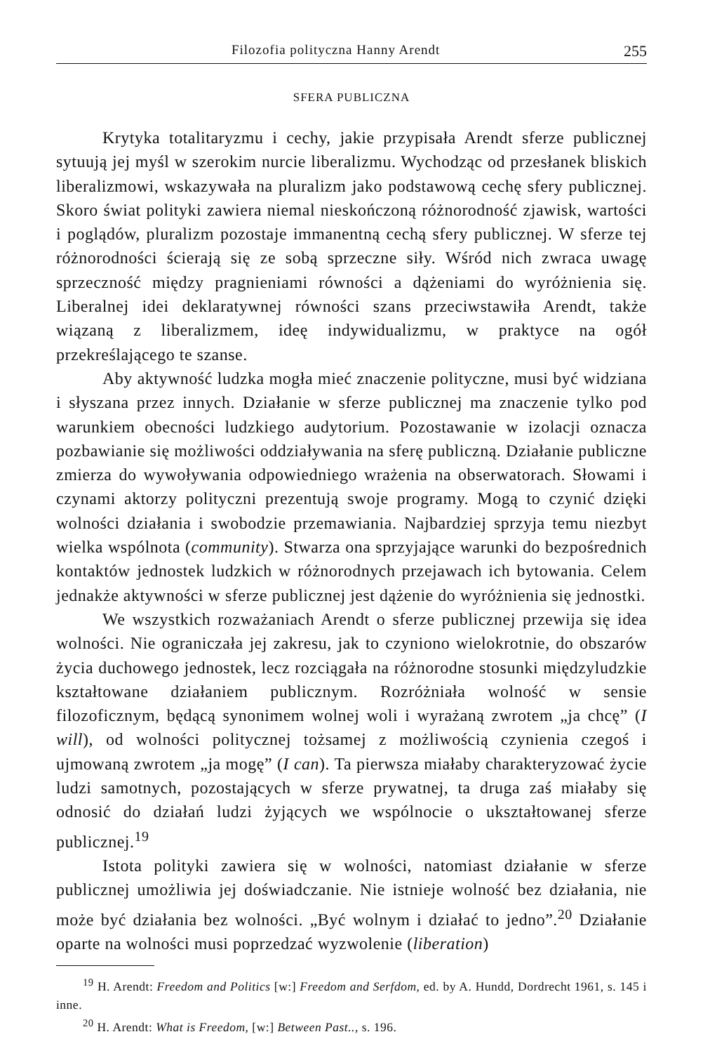Filozofia polityczna Hanny Arendt 255
SFERA PUBLICZNA
Krytyka totalitaryzmu i cechy, jakie przypisała Arendt sferze publicznej sytuują jej myśl w szerokim nurcie liberalizmu. Wychodząc od przesłanek bliskich liberalizmowi, wskazywała na pluralizm jako podstawową cechę sfery publicznej. Skoro świat polityki zawiera niemal nieskończoną różnorodność zjawisk, wartości i poglądów, pluralizm pozostaje immanentną cechą sfery publicznej. W sferze tej różnorodności ścierają się ze sobą sprzeczne siły. Wśród nich zwraca uwagę sprzeczność między pragnieniami równości a dążeniami do wyróżnienia się. Liberalnej idei deklaratywnej równości szans przeciwstawiła Arendt, także wiązaną z liberalizmem, ideę indywidualizmu, w praktyce na ogół przekreślającego te szanse.
Aby aktywność ludzka mogła mieć znaczenie polityczne, musi być widziana i słyszana przez innych. Działanie w sferze publicznej ma znaczenie tylko pod warunkiem obecności ludzkiego audytorium. Pozostawanie w izolacji oznacza pozbawianie się możliwości oddziaływania na sferę publiczną. Działanie publiczne zmierza do wywoływania odpowiedniego wrażenia na obserwatorach. Słowami i czynami aktorzy polityczni prezentują swoje programy. Mogą to czynić dzięki wolności działania i swobodzie przemawiania. Najbardziej sprzyja temu niezbyt wielka wspólnota (community). Stwarza ona sprzyjające warunki do bezpośrednich kontaktów jednostek ludzkich w różnorodnych przejawach ich bytowania. Celem jednakże aktywności w sferze publicznej jest dążenie do wyróżnienia się jednostki.
We wszystkich rozważaniach Arendt o sferze publicznej przewija się idea wolności. Nie ograniczała jej zakresu, jak to czyniono wielokrotnie, do obszarów życia duchowego jednostek, lecz rozciągała na różnorodne stosunki międzyludzkie kształtowane działaniem publicznym. Rozróżniała wolność w sensie filozoficznym, będącą synonimem wolnej woli i wyrażaną zwrotem „ja chcę” (I will), od wolności politycznej tożsamej z możliwością czynienia czegoś i ujmowaną zwrotem „ja mogę” (I can). Ta pierwsza miałaby charakteryzować życie ludzi samotnych, pozostających w sferze prywatnej, ta druga zaś miałaby się odnosić do działań ludzi żyjących we wspólnocie o ukształtowanej sferze publicznej.<sup>19</sup>
Istota polityki zawiera się w wolności, natomiast działanie w sferze publicznej umożliwia jej doświadczanie. Nie istnieje wolność bez działania, nie może być działania bez wolności. „Być wolnym i działać to jedno”.<sup>20</sup> Działanie oparte na wolności musi poprzedzać wyzwolenie (liberation)
<sup>19</sup> H. Arendt: Freedom and Politics [w:] Freedom and Serfdom, ed. by A. Hundd, Dordrecht 1961, s. 145 i inne.
<sup>20</sup> H. Arendt: What is Freedom, [w:] Between Past.., s. 196.